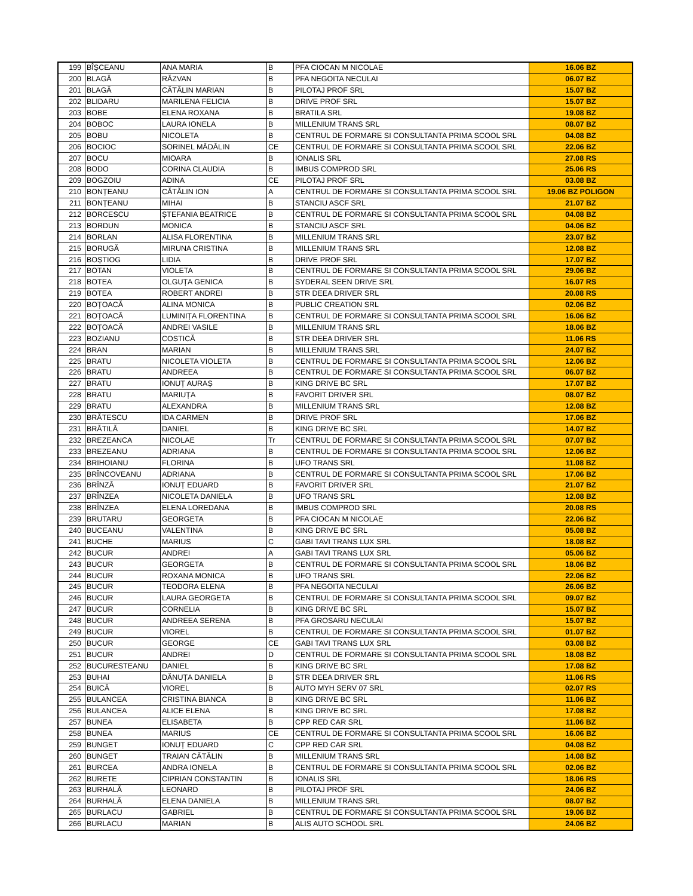| 199 | BÎȘCEANU | ANA MARIA | B | PFA CIOCAN M NICOLAE | 16.06 BZ |
| 200 | BLAGĂ | RĂZVAN | B | PFA NEGOITA NECULAI | 06.07 BZ |
| 201 | BLAGĂ | CĂTĂLIN MARIAN | B | PILOTAJ PROF SRL | 15.07 BZ |
| 202 | BLIDARU | MARILENA FELICIA | B | DRIVE PROF SRL | 15.07 BZ |
| 203 | BOBE | ELENA ROXANA | B | BRATILA SRL | 19.08 BZ |
| 204 | BOBOC | LAURA IONELA | B | MILLENIUM TRANS SRL | 08.07 BZ |
| 205 | BOBU | NICOLETA | B | CENTRUL DE FORMARE SI CONSULTANTA PRIMA SCOOL SRL | 04.08 BZ |
| 206 | BOCIOC | SORINEL MĂDĂLIN | CE | CENTRUL DE FORMARE SI CONSULTANTA PRIMA SCOOL SRL | 22.06 BZ |
| 207 | BOCU | MIOARA | B | IONALIS SRL | 27.08 RS |
| 208 | BODO | CORINA CLAUDIA | B | IMBUS COMPROD SRL | 25.06 RS |
| 209 | BOGZOIU | ADINA | CE | PILOTAJ PROF SRL | 03.08 BZ |
| 210 | BONȚEANU | CĂTĂLIN ION | A | CENTRUL DE FORMARE SI CONSULTANTA PRIMA SCOOL SRL | 19.06 BZ POLIGON |
| 211 | BONȚEANU | MIHAI | B | STANCIU ASCF SRL | 21.07 BZ |
| 212 | BORCESCU | ȘTEFANIA BEATRICE | B | CENTRUL DE FORMARE SI CONSULTANTA PRIMA SCOOL SRL | 04.08 BZ |
| 213 | BORDUN | MONICA | B | STANCIU ASCF SRL | 04.06 BZ |
| 214 | BORLAN | ALISA FLORENTINA | B | MILLENIUM TRANS SRL | 23.07 BZ |
| 215 | BORUGĂ | MIRUNA CRISTINA | B | MILLENIUM TRANS SRL | 12.08 BZ |
| 216 | BOȘTIOG | LIDIA | B | DRIVE PROF SRL | 17.07 BZ |
| 217 | BOTAN | VIOLETA | B | CENTRUL DE FORMARE SI CONSULTANTA PRIMA SCOOL SRL | 29.06 BZ |
| 218 | BOTEA | OLGUȚA GENICA | B | SYDERAL SEEN DRIVE SRL | 16.07 RS |
| 219 | BOTEA | ROBERT ANDREI | B | STR DEEA DRIVER SRL | 20.08 RS |
| 220 | BOȚOACĂ | ALINA MONICA | B | PUBLIC CREATION SRL | 02.06 BZ |
| 221 | BOȚOACĂ | LUMINIȚA FLORENTINA | B | CENTRUL DE FORMARE SI CONSULTANTA PRIMA SCOOL SRL | 16.06 BZ |
| 222 | BOȚOACĂ | ANDREI VASILE | B | MILLENIUM TRANS SRL | 18.06 BZ |
| 223 | BOZIANU | COSTICĂ | B | STR DEEA DRIVER SRL | 11.06 RS |
| 224 | BRAN | MARIAN | B | MILLENIUM TRANS SRL | 24.07 BZ |
| 225 | BRATU | NICOLETA VIOLETA | B | CENTRUL DE FORMARE SI CONSULTANTA PRIMA SCOOL SRL | 12.06 BZ |
| 226 | BRATU | ANDREEA | B | CENTRUL DE FORMARE SI CONSULTANTA PRIMA SCOOL SRL | 06.07 BZ |
| 227 | BRATU | IONUȚ AURAȘ | B | KING DRIVE BC SRL | 17.07 BZ |
| 228 | BRATU | MARIUȚA | B | FAVORIT DRIVER SRL | 08.07 BZ |
| 229 | BRATU | ALEXANDRA | B | MILLENIUM TRANS SRL | 12.08 BZ |
| 230 | BRĂTESCU | IDA CARMEN | B | DRIVE PROF SRL | 17.06 BZ |
| 231 | BRĂTILĂ | DANIEL | B | KING DRIVE BC SRL | 14.07 BZ |
| 232 | BREZEANCA | NICOLAE | Tr | CENTRUL DE FORMARE SI CONSULTANTA PRIMA SCOOL SRL | 07.07 BZ |
| 233 | BREZEANU | ADRIANA | B | CENTRUL DE FORMARE SI CONSULTANTA PRIMA SCOOL SRL | 12.06 BZ |
| 234 | BRIHOIANU | FLORINA | B | UFO TRANS SRL | 11.08 BZ |
| 235 | BRÎNCOVEANU | ADRIANA | B | CENTRUL DE FORMARE SI CONSULTANTA PRIMA SCOOL SRL | 17.06 BZ |
| 236 | BRÎNZĂ | IONUȚ EDUARD | B | FAVORIT DRIVER SRL | 21.07 BZ |
| 237 | BRÎNZEA | NICOLETA DANIELA | B | UFO TRANS SRL | 12.08 BZ |
| 238 | BRÎNZEA | ELENA LOREDANA | B | IMBUS COMPROD SRL | 20.08 RS |
| 239 | BRUTARU | GEORGETA | B | PFA CIOCAN M NICOLAE | 22.06 BZ |
| 240 | BUCEANU | VALENTINA | B | KING DRIVE BC SRL | 05.08 BZ |
| 241 | BUCHE | MARIUS | C | GABI TAVI TRANS LUX SRL | 18.08 BZ |
| 242 | BUCUR | ANDREI | A | GABI TAVI TRANS LUX SRL | 05.06 BZ |
| 243 | BUCUR | GEORGETA | B | CENTRUL DE FORMARE SI CONSULTANTA PRIMA SCOOL SRL | 18.06 BZ |
| 244 | BUCUR | ROXANA MONICA | B | UFO TRANS SRL | 22.06 BZ |
| 245 | BUCUR | TEODORA ELENA | B | PFA NEGOITA NECULAI | 26.06 BZ |
| 246 | BUCUR | LAURA GEORGETA | B | CENTRUL DE FORMARE SI CONSULTANTA PRIMA SCOOL SRL | 09.07 BZ |
| 247 | BUCUR | CORNELIA | B | KING DRIVE BC SRL | 15.07 BZ |
| 248 | BUCUR | ANDREEA SERENA | B | PFA GROSARU NECULAI | 15.07 BZ |
| 249 | BUCUR | VIOREL | B | CENTRUL DE FORMARE SI CONSULTANTA PRIMA SCOOL SRL | 01.07 BZ |
| 250 | BUCUR | GEORGE | CE | GABI TAVI TRANS LUX SRL | 03.08 BZ |
| 251 | BUCUR | ANDREI | D | CENTRUL DE FORMARE SI CONSULTANTA PRIMA SCOOL SRL | 18.08 BZ |
| 252 | BUCURESTEANU | DANIEL | B | KING DRIVE BC SRL | 17.08 BZ |
| 253 | BUHAI | DĂNUȚA DANIELA | B | STR DEEA DRIVER SRL | 11.06 RS |
| 254 | BUICĂ | VIOREL | B | AUTO MYH SERV 07 SRL | 02.07 RS |
| 255 | BULANCEA | CRISTINA BIANCA | B | KING DRIVE BC SRL | 11.06 BZ |
| 256 | BULANCEA | ALICE ELENA | B | KING DRIVE BC SRL | 17.08 BZ |
| 257 | BUNEA | ELISABETA | B | CPP RED CAR SRL | 11.06 BZ |
| 258 | BUNEA | MARIUS | CE | CENTRUL DE FORMARE SI CONSULTANTA PRIMA SCOOL SRL | 16.06 BZ |
| 259 | BUNGET | IONUȚ EDUARD | C | CPP RED CAR SRL | 04.08 BZ |
| 260 | BUNGET | TRAIAN CĂTĂLIN | B | MILLENIUM TRANS SRL | 14.08 BZ |
| 261 | BURCEA | ANDRA IONELA | B | CENTRUL DE FORMARE SI CONSULTANTA PRIMA SCOOL SRL | 02.06 BZ |
| 262 | BURETE | CIPRIAN CONSTANTIN | B | IONALIS SRL | 18.06 RS |
| 263 | BURHALĂ | LEONARD | B | PILOTAJ PROF SRL | 24.06 BZ |
| 264 | BURHALĂ | ELENA DANIELA | B | MILLENIUM TRANS SRL | 08.07 BZ |
| 265 | BURLACU | GABRIEL | B | CENTRUL DE FORMARE SI CONSULTANTA PRIMA SCOOL SRL | 19.06 BZ |
| 266 | BURLACU | MARIAN | B | ALIS AUTO SCHOOL SRL | 24.06 BZ |